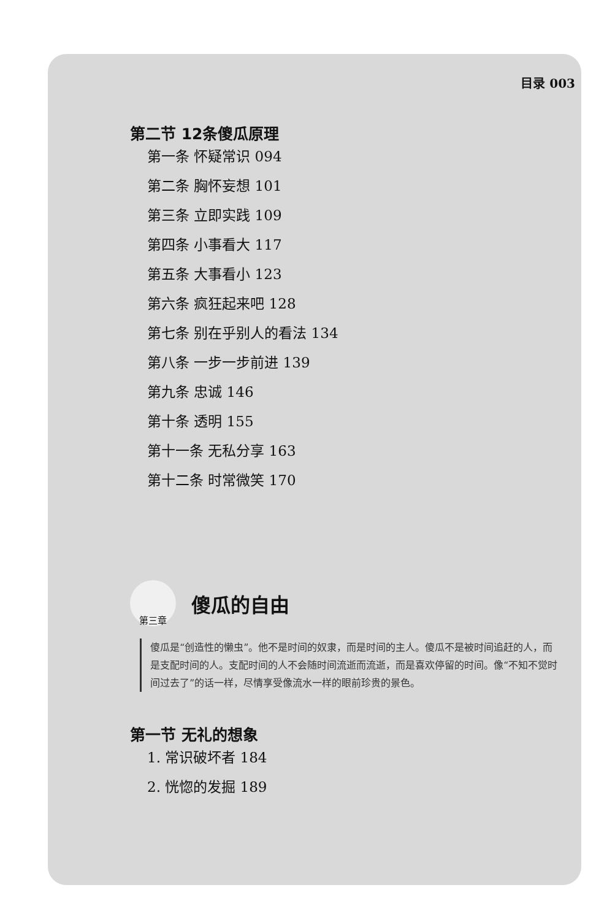目录 003
第二节 12条傻瓜原理
第一条 怀疑常识 094
第二条 胸怀妄想 101
第三条 立即实践 109
第四条 小事看大 117
第五条 大事看小 123
第六条 疯狂起来吧 128
第七条 别在乎别人的看法 134
第八条 一步一步前进 139
第九条 忠诚 146
第十条 透明 155
第十一条 无私分享 163
第十二条 时常微笑 170
第三章
傻瓜的自由
傻瓜是“创造性的懒虫”。他不是时间的奴隶，而是时间的主人。傻瓜不是被时间追赶的人，而是支配时间的人。支配时间的人不会随时间流逝而流逝，而是喜欢停留的时间。像“不知不觉时间过去了”的话一样，尽情享受像流水一样的眼前珍贵的景色。
第一节 无礼的想象
1. 常识破坏者 184
2. 恍惚的发掘 189